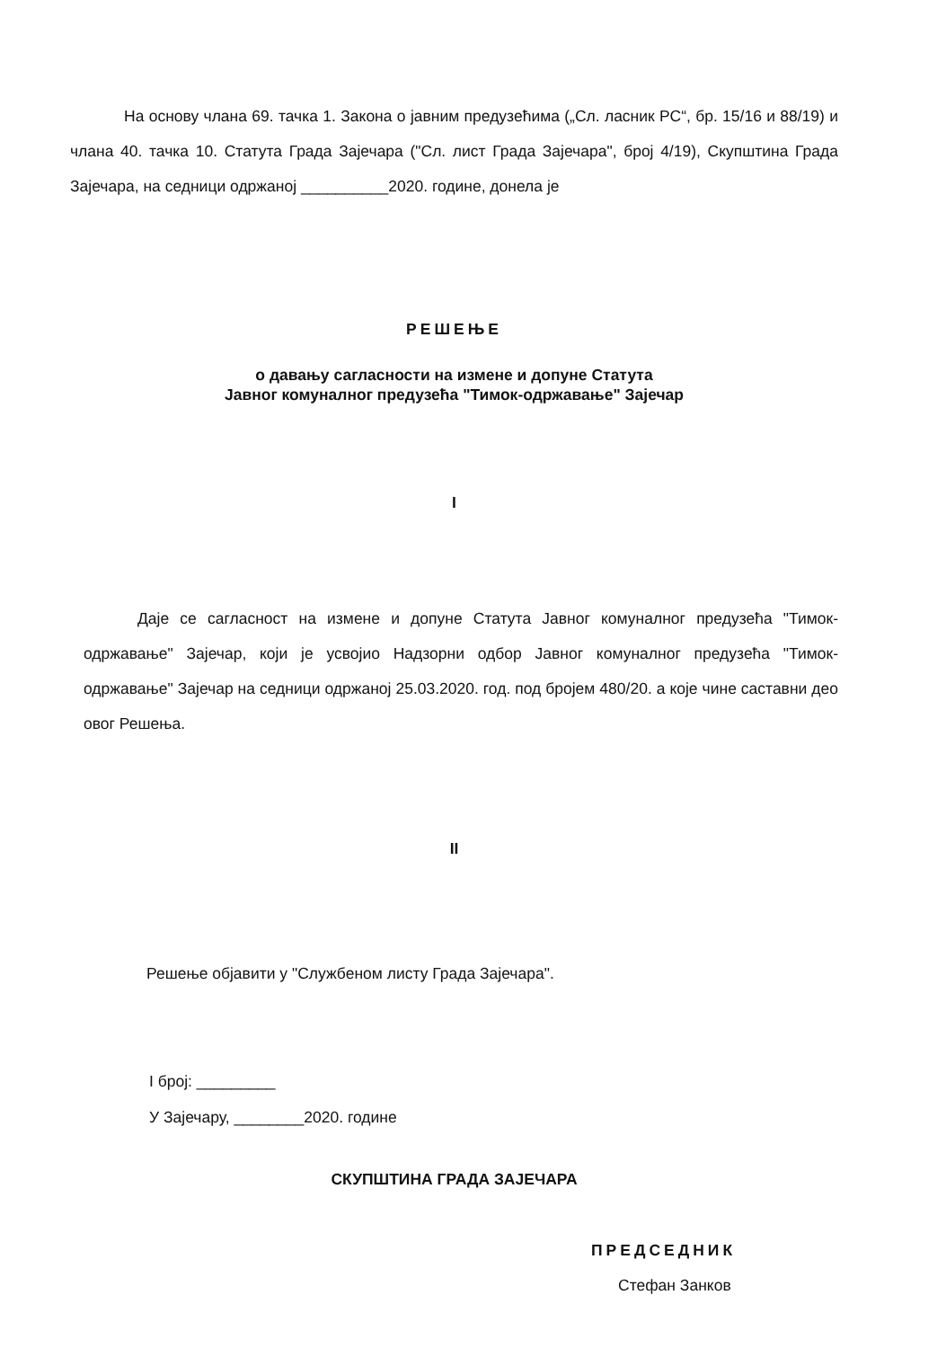На основу члана 69. тачка 1. Закона о јавним предузећима („Сл. ласник РС“, бр. 15/16 и 88/19) и члана 40. тачка 10. Статута Града Зајечара ("Сл. лист Града Зајечара", број 4/19), Скупштина Града Зајечара, на седници одржаној __________2020. године, донела је
РЕШЕЊЕ
о давању сагласности на измене и допуне Статута
Јавног комуналног предузећа "Тимок-одржавање" Зајечар
I
Даје се сагласност на измене и допуне Статута Јавног комуналног предузећа "Тимок-одржавање" Зајечар, који је усвојио Надзорни одбор Јавног комуналног предузећа "Тимок-одржавање" Зајечар на седници одржаној 25.03.2020. год. под бројем 480/20. а које чине саставни део овог Решења.
II
Решење објавити у "Службеном листу Града Зајечара".
I број: _________
У Зајечару, ________2020. године
СКУПШТИНА ГРАДА ЗАЈЕЧАРА
ПРЕДСЕДНИК
Стефан Занков